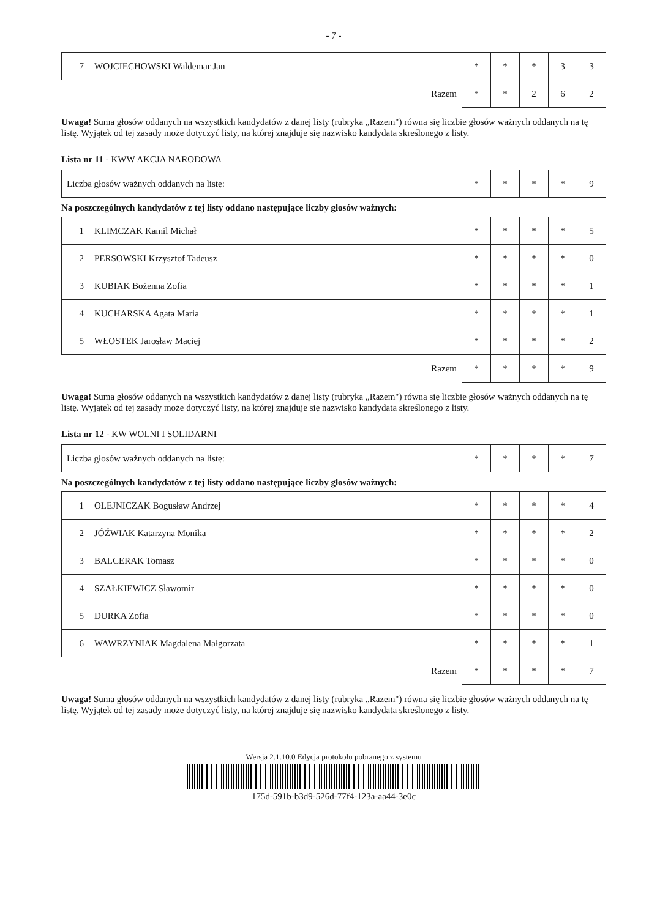- 7 -
| 7 | WOJCIECHOWSKI Waldemar Jan | * | * | * | 3 | 3 |
| | Razem | * | * | 2 | 6 | 2 |
Uwaga! Suma głosów oddanych na wszystkich kandydatów z danej listy (rubryka „Razem") równa się liczbie głosów ważnych oddanych na tę listę. Wyjątek od tej zasady może dotyczyć listy, na której znajduje się nazwisko kandydata skreślonego z listy.
Lista nr 11 - KWW AKCJA NARODOWA
| Liczba głosów ważnych oddanych na listę: | * | * | * | * | 9 |
Na poszczególnych kandydatów z tej listy oddano następujące liczby głosów ważnych:
| 1 | KLIMCZAK Kamil Michał | * | * | * | * | 5 |
| 2 | PERSOWSKI Krzysztof Tadeusz | * | * | * | * | 0 |
| 3 | KUBIAK Bożenna Zofia | * | * | * | * | 1 |
| 4 | KUCHARSKA Agata Maria | * | * | * | * | 1 |
| 5 | WŁOSTEK Jarosław Maciej | * | * | * | * | 2 |
| | Razem | * | * | * | * | 9 |
Uwaga! Suma głosów oddanych na wszystkich kandydatów z danej listy (rubryka „Razem") równa się liczbie głosów ważnych oddanych na tę listę. Wyjątek od tej zasady może dotyczyć listy, na której znajduje się nazwisko kandydata skreślonego z listy.
Lista nr 12 - KW WOLNI I SOLIDARNI
| Liczba głosów ważnych oddanych na listę: | * | * | * | * | 7 |
Na poszczególnych kandydatów z tej listy oddano następujące liczby głosów ważnych:
| 1 | OLEJNICZAK Bogusław Andrzej | * | * | * | * | 4 |
| 2 | JÓŹWIAK Katarzyna Monika | * | * | * | * | 2 |
| 3 | BALCERAK Tomasz | * | * | * | * | 0 |
| 4 | SZAŁKIEWICZ Sławomir | * | * | * | * | 0 |
| 5 | DURKA Zofia | * | * | * | * | 0 |
| 6 | WAWRZYNIAK Magdalena Małgorzata | * | * | * | * | 1 |
| | Razem | * | * | * | * | 7 |
Uwaga! Suma głosów oddanych na wszystkich kandydatów z danej listy (rubryka „Razem") równa się liczbie głosów ważnych oddanych na tę listę. Wyjątek od tej zasady może dotyczyć listy, na której znajduje się nazwisko kandydata skreślonego z listy.
Wersja 2.1.10.0 Edycja protokołu pobranego z systemu
175d-591b-b3d9-526d-77f4-123a-aa44-3e0c